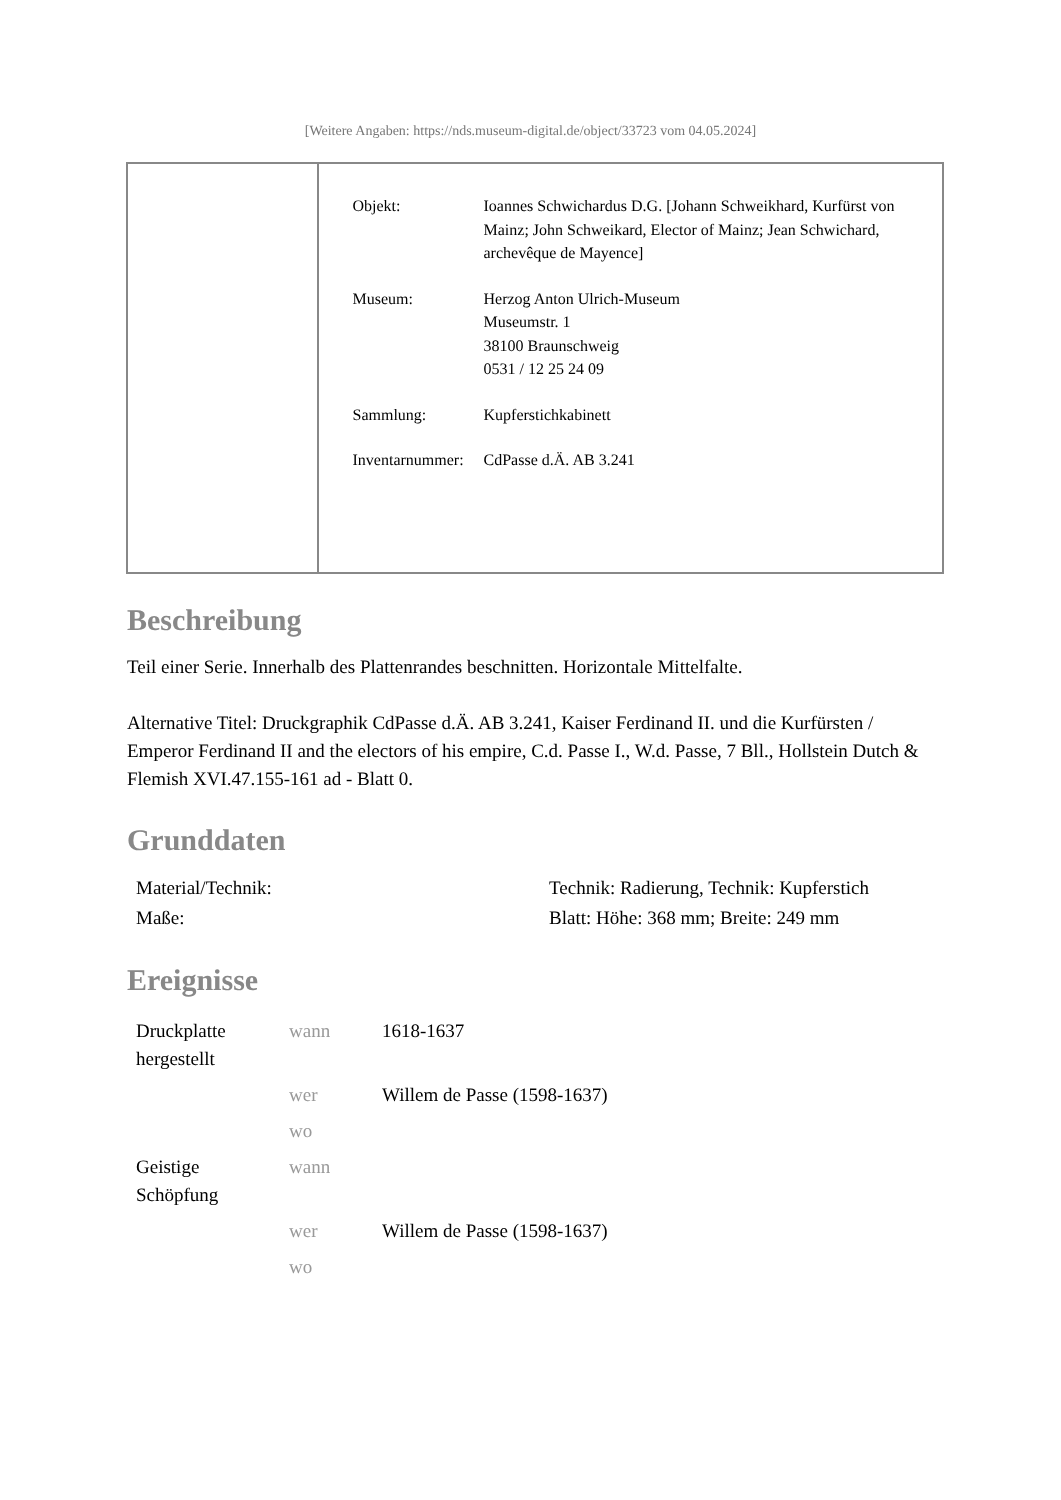[Weitere Angaben: https://nds.museum-digital.de/object/33723 vom 04.05.2024]
| Objekt: | Ioannes Schwichardus D.G. [Johann Schweikhard, Kurfürst von Mainz; John Schweikard, Elector of Mainz; Jean Schwichard, archevêque de Mayence] |
| Museum: | Herzog Anton Ulrich-Museum Museumstr. 1 38100 Braunschweig 0531 / 12 25 24 09 |
| Sammlung: | Kupferstichkabinett |
| Inventarnummer: | CdPasse d.Ä. AB 3.241 |
Beschreibung
Teil einer Serie. Innerhalb des Plattenrandes beschnitten. Horizontale Mittelfalte.
Alternative Titel: Druckgraphik CdPasse d.Ä. AB 3.241, Kaiser Ferdinand II. und die Kurfürsten / Emperor Ferdinand II and the electors of his empire, C.d. Passe I., W.d. Passe, 7 Bll., Hollstein Dutch & Flemish XVI.47.155-161 ad - Blatt 0.
Grunddaten
| Material/Technik: | Technik: Radierung, Technik: Kupferstich |
| Maße: | Blatt: Höhe: 368 mm; Breite: 249 mm |
Ereignisse
| Druckplatte hergestellt | wann | 1618-1637 |
| | wer | Willem de Passe (1598-1637) |
| | wo | |
| Geistige Schöpfung | wann | |
| | wer | Willem de Passe (1598-1637) |
| | wo | |